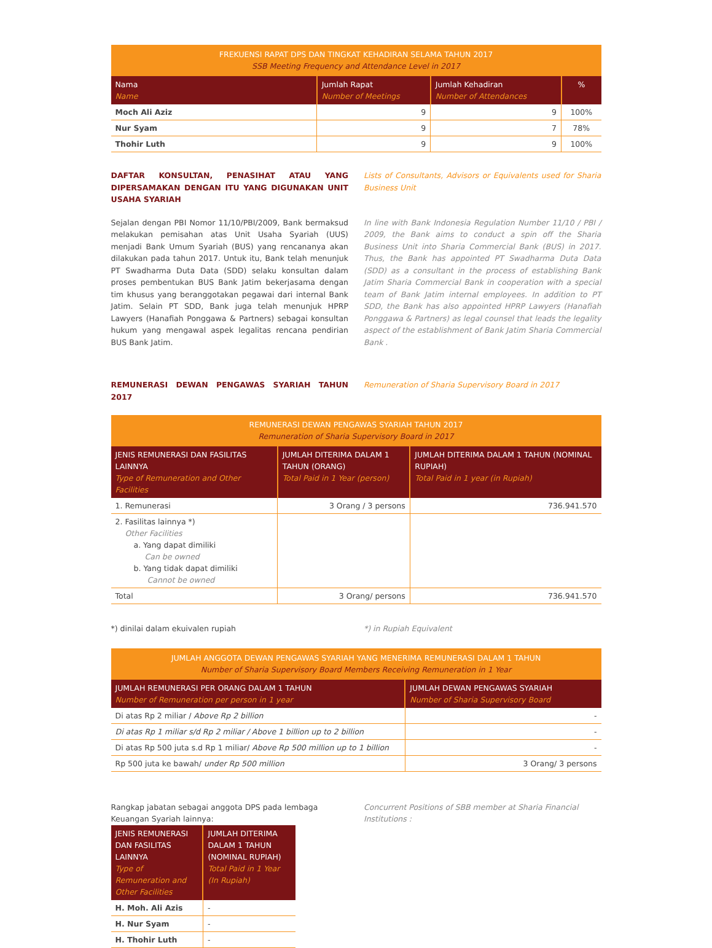| FREKUENSI RAPAT DPS DAN TINGKAT KEHADIRAN SELAMA TAHUN 2017 SSB Meeting Frequency and Attendance Level in 2017 | | | |
| Nama Name | Jumlah Rapat Number of Meetings | Jumlah Kehadiran Number of Attendances | % |
| Moch Ali Aziz | 9 | 9 | 100% |
| Nur Syam | 9 | 7 | 78% |
| Thohir Luth | 9 | 9 | 100% |
DAFTAR KONSULTAN, PENASIHAT ATAU YANG DIPERSAMAKAN DENGAN ITU YANG DIGUNAKAN UNIT USAHA SYARIAH
Lists of Consultants, Advisors or Equivalents used for Sharia Business Unit
Sejalan dengan PBI Nomor 11/10/PBI/2009, Bank bermaksud melakukan pemisahan atas Unit Usaha Syariah (UUS) menjadi Bank Umum Syariah (BUS) yang rencananya akan dilakukan pada tahun 2017. Untuk itu, Bank telah menunjuk PT Swadharma Duta Data (SDD) selaku konsultan dalam proses pembentukan BUS Bank Jatim bekerjasama dengan tim khusus yang beranggotakan pegawai dari internal Bank Jatim. Selain PT SDD, Bank juga telah menunjuk HPRP Lawyers (Hanafiah Ponggawa & Partners) sebagai konsultan hukum yang mengawal aspek legalitas rencana pendirian BUS Bank Jatim.
In line with Bank Indonesia Regulation Number 11/10 / PBI / 2009, the Bank aims to conduct a spin off the Sharia Business Unit into Sharia Commercial Bank (BUS) in 2017. Thus, the Bank has appointed PT Swadharma Duta Data (SDD) as a consultant in the process of establishing Bank Jatim Sharia Commercial Bank in cooperation with a special team of Bank Jatim internal employees. In addition to PT SDD, the Bank has also appointed HPRP Lawyers (Hanafiah Ponggawa & Partners) as legal counsel that leads the legality aspect of the establishment of Bank Jatim Sharia Commercial Bank .
REMUNERASI DEWAN PENGAWAS SYARIAH TAHUN 2017
Remuneration of Sharia Supervisory Board in 2017
| REMUNERASI DEWAN PENGAWAS SYARIAH TAHUN 2017 Remuneration of Sharia Supervisory Board in 2017 | | |
| JENIS REMUNERASI DAN FASILITAS LAINNYA Type of Remuneration and Other Facilities | JUMLAH DITERIMA DALAM 1 TAHUN (ORANG) Total Paid in 1 Year (person) | JUMLAH DITERIMA DALAM 1 TAHUN (NOMINAL RUPIAH) Total Paid in 1 year (in Rupiah) |
| 1. Remunerasi | 3 Orang / 3 persons | 736.941.570 |
| 2. Fasilitas lainnya *) Other Facilities a. Yang dapat dimiliki Can be owned b. Yang tidak dapat dimiliki Cannot be owned | | |
| Total | 3 Orang/ persons | 736.941.570 |
*) dinilai dalam ekuivalen rupiah
*) in Rupiah Equivalent
| JUMLAH ANGGOTA DEWAN PENGAWAS SYARIAH YANG MENERIMA REMUNERASI DALAM 1 TAHUN Number of Sharia Supervisory Board Members Receiving Remuneration in 1 Year | |
| JUMLAH REMUNERASI PER ORANG DALAM 1 TAHUN Number of Remuneration per person in 1 year | JUMLAH DEWAN PENGAWAS SYARIAH Number of Sharia Supervisory Board |
| Di atas Rp 2 miliar / Above Rp 2 billion | - |
| Di atas Rp 1 miliar s/d Rp 2 miliar / Above 1 billion up to 2 billion | - |
| Di atas Rp 500 juta s.d Rp 1 miliar/ Above Rp 500 million up to 1 billion | - |
| Rp 500 juta ke bawah/ under Rp 500 million | 3 Orang/ 3 persons |
Rangkap jabatan sebagai anggota DPS pada lembaga Keuangan Syariah lainnya:
| JENIS REMUNERASI DAN FASILITAS LAINNYA Type of Remuneration and Other Facilities | JUMLAH DITERIMA DALAM 1 TAHUN (NOMINAL RUPIAH) Total Paid in 1 Year (In Rupiah) |
| --- | --- |
| H. Moh. Ali Azis | - |
| H. Nur Syam | - |
| H. Thohir Luth | - |
Concurrent Positions of SBB member at Sharia Financial Institutions :